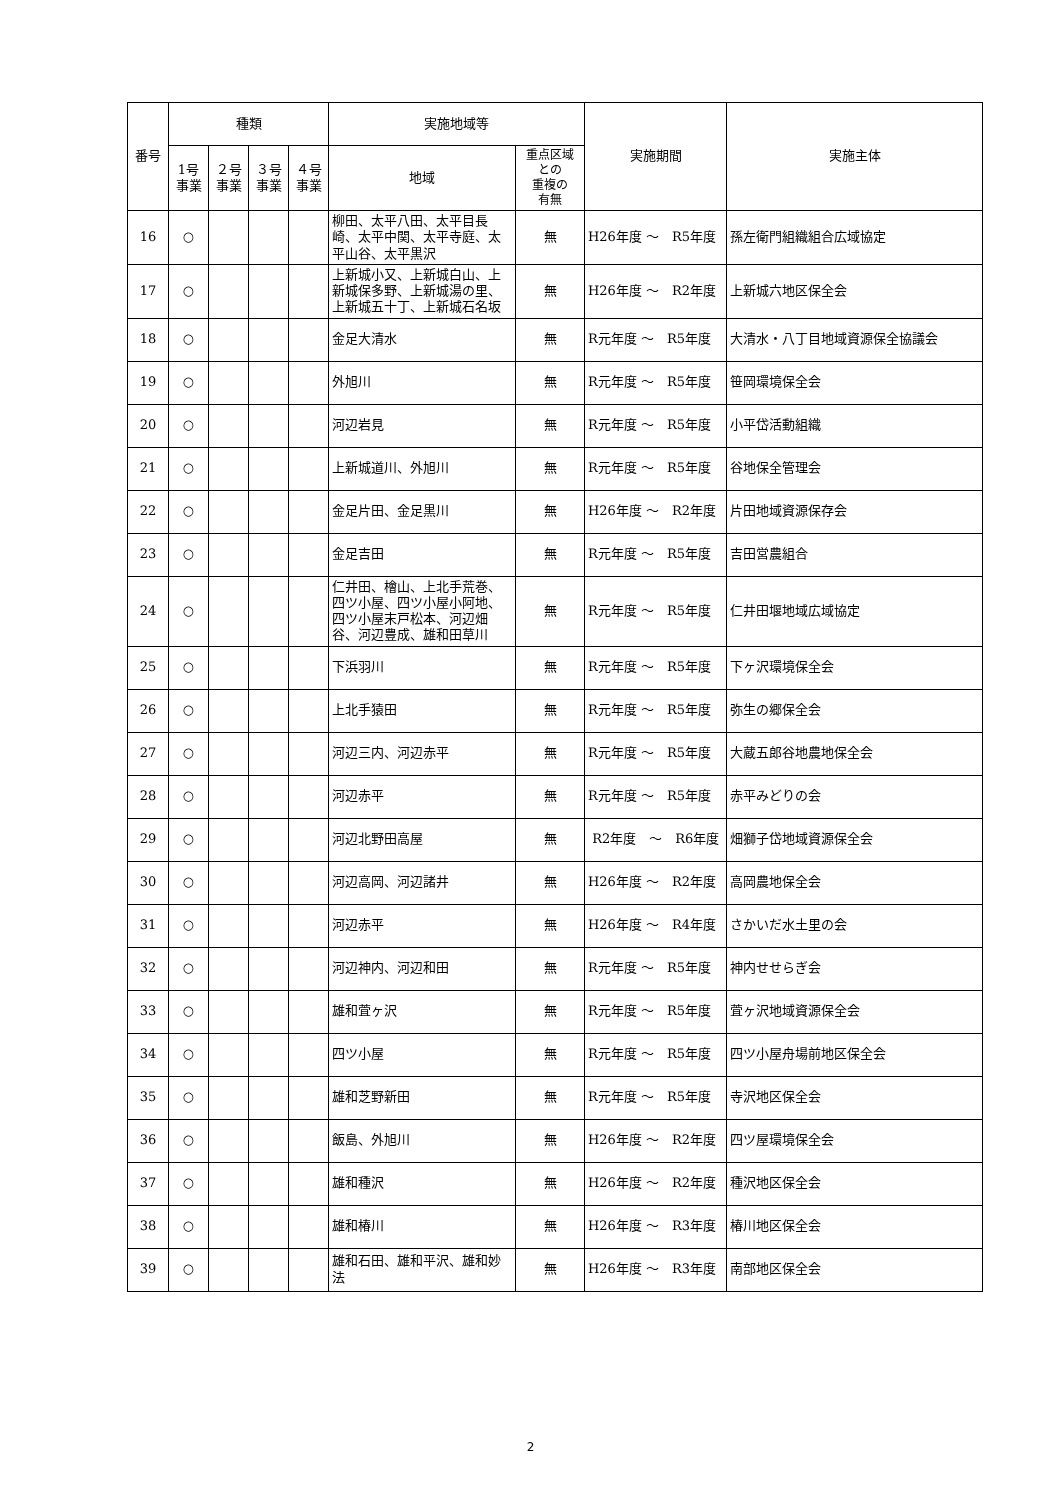| 番号 | 種類 | | | | 実施地域等 | | 実施期間 | 実施主体 |
| --- | --- | --- | --- | --- | --- | --- | --- | --- |
| | 1号 事業 | ２号 事業 | ３号 事業 | ４号 事業 | 地域 | 重点区域 との 重複の 有無 | | |
| 16 | ○ | | | | 柳田、太平八田、太平目長崎、太平中関、太平寺庭、太平山谷、太平黒沢 | 無 | H26年度 ～ R5年度 | 孫左衛門組織組合広域協定 |
| 17 | ○ | | | | 上新城小又、上新城白山、上新城保多野、上新城湯の里、上新城五十丁、上新城石名坂 | 無 | H26年度 ～ R2年度 | 上新城六地区保全会 |
| 18 | ○ | | | | 金足大清水 | 無 | R元年度 ～ R5年度 | 大清水・八丁目地域資源保全協議会 |
| 19 | ○ | | | | 外旭川 | 無 | R元年度 ～ R5年度 | 笹岡環境保全会 |
| 20 | ○ | | | | 河辺岩見 | 無 | R元年度 ～ R5年度 | 小平岱活動組織 |
| 21 | ○ | | | | 上新城道川、外旭川 | 無 | R元年度 ～ R5年度 | 谷地保全管理会 |
| 22 | ○ | | | | 金足片田、金足黒川 | 無 | H26年度 ～ R2年度 | 片田地域資源保存会 |
| 23 | ○ | | | | 金足吉田 | 無 | R元年度 ～ R5年度 | 吉田営農組合 |
| 24 | ○ | | | | 仁井田、檜山、上北手荒巻、四ツ小屋、四ツ小屋小阿地、四ツ小屋末戸松本、河辺畑谷、河辺豊成、雄和田草川 | 無 | R元年度 ～ R5年度 | 仁井田堰地域広域協定 |
| 25 | ○ | | | | 下浜羽川 | 無 | R元年度 ～ R5年度 | 下ヶ沢環境保全会 |
| 26 | ○ | | | | 上北手猿田 | 無 | R元年度 ～ R5年度 | 弥生の郷保全会 |
| 27 | ○ | | | | 河辺三内、河辺赤平 | 無 | R元年度 ～ R5年度 | 大蔵五郎谷地農地保全会 |
| 28 | ○ | | | | 河辺赤平 | 無 | R元年度 ～ R5年度 | 赤平みどりの会 |
| 29 | ○ | | | | 河辺北野田高屋 | 無 | R2年度 ～ R6年度 | 畑獅子岱地域資源保全会 |
| 30 | ○ | | | | 河辺高岡、河辺諸井 | 無 | H26年度 ～ R2年度 | 高岡農地保全会 |
| 31 | ○ | | | | 河辺赤平 | 無 | H26年度 ～ R4年度 | さかいだ水土里の会 |
| 32 | ○ | | | | 河辺神内、河辺和田 | 無 | R元年度 ～ R5年度 | 神内せせらぎ会 |
| 33 | ○ | | | | 雄和萓ヶ沢 | 無 | R元年度 ～ R5年度 | 萓ヶ沢地域資源保全会 |
| 34 | ○ | | | | 四ツ小屋 | 無 | R元年度 ～ R5年度 | 四ツ小屋舟場前地区保全会 |
| 35 | ○ | | | | 雄和芝野新田 | 無 | R元年度 ～ R5年度 | 寺沢地区保全会 |
| 36 | ○ | | | | 飯島、外旭川 | 無 | H26年度 ～ R2年度 | 四ツ屋環境保全会 |
| 37 | ○ | | | | 雄和種沢 | 無 | H26年度 ～ R2年度 | 種沢地区保全会 |
| 38 | ○ | | | | 雄和椿川 | 無 | H26年度 ～ R3年度 | 椿川地区保全会 |
| 39 | ○ | | | | 雄和石田、雄和平沢、雄和妙法 | 無 | H26年度 ～ R3年度 | 南部地区保全会 |
2